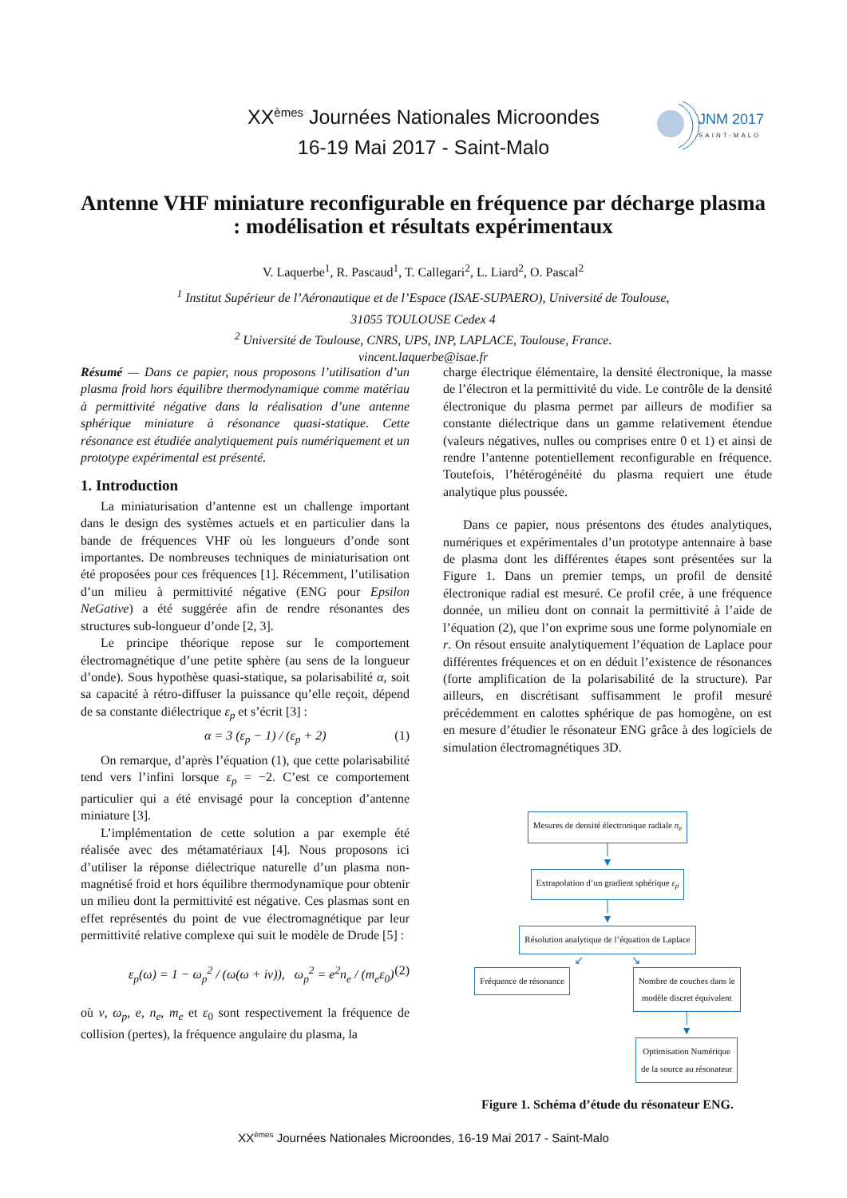XX<sup>èmes</sup> Journées Nationales Microondes
16-19 Mai 2017 - Saint-Malo
JNM 2017
SAINT-MALO
Antenne VHF miniature reconfigurable en fréquence par décharge plasma : modélisation et résultats expérimentaux
V. Laquerbe<sup>1</sup>, R. Pascaud<sup>1</sup>, T. Callegari<sup>2</sup>, L. Liard<sup>2</sup>, O. Pascal<sup>2</sup>
<sup>1</sup> Institut Supérieur de l’Aéronautique et de l’Espace (ISAE-SUPAERO), Université de Toulouse,
31055 TOULOUSE Cedex 4
<sup>2</sup> Université de Toulouse, CNRS, UPS, INP, LAPLACE, Toulouse, France.
vincent.laquerbe@isae.fr
Résumé — Dans ce papier, nous proposons l’utilisation d’un plasma froid hors équilibre thermodynamique comme matériau à permittivité négative dans la réalisation d’une antenne sphérique miniature à résonance quasi-statique. Cette résonance est étudiée analytiquement puis numériquement et un prototype expérimental est présenté.
1. Introduction
La miniaturisation d’antenne est un challenge important dans le design des systèmes actuels et en particulier dans la bande de fréquences VHF où les longueurs d’onde sont importantes. De nombreuses techniques de miniaturisation ont été proposées pour ces fréquences [1]. Récemment, l’utilisation d’un milieu à permittivité négative (ENG pour Epsilon NeGative) a été suggérée afin de rendre résonantes des structures sub-longueur d’onde [2, 3].
Le principe théorique repose sur le comportement électromagnétique d’une petite sphère (au sens de la longueur d’onde). Sous hypothèse quasi-statique, sa polarisabilité α, soit sa capacité à rétro-diffuser la puissance qu’elle reçoit, dépend de sa constante diélectrique ε<sub>p</sub> et s’écrit [3] :
α = 3 (ε<sub>p</sub> − 1) / (ε<sub>p</sub> + 2) (1)
On remarque, d’après l’équation (1), que cette polarisabilité tend vers l’infini lorsque ε<sub>p</sub> = −2. C’est ce comportement particulier qui a été envisagé pour la conception d’antenne miniature [3].
L’implémentation de cette solution a par exemple été réalisée avec des métamatériaux [4]. Nous proposons ici d’utiliser la réponse diélectrique naturelle d’un plasma non-magnétisé froid et hors équilibre thermodynamique pour obtenir un milieu dont la permittivité est négative. Ces plasmas sont en effet représentés du point de vue électromagnétique par leur permittivité relative complexe qui suit le modèle de Drude [5] :
ε<sub>p</sub>(ω) = 1 − ω<sub>p</sub><sup>2</sup> / (ω(ω + iν)), ω<sub>p</sub><sup>2</sup> = e<sup>2</sup>n<sub>e</sub> / (m<sub>e</sub>ε<sub>0</sub>) (2)
où ν, ω<sub>p</sub>, e, n<sub>e</sub>, m<sub>e</sub> et ε<sub>0</sub> sont respectivement la fréquence de collision (pertes), la fréquence angulaire du plasma, la
charge électrique élémentaire, la densité électronique, la masse de l’électron et la permittivité du vide. Le contrôle de la densité électronique du plasma permet par ailleurs de modifier sa constante diélectrique dans un gamme relativement étendue (valeurs négatives, nulles ou comprises entre 0 et 1) et ainsi de rendre l’antenne potentiellement reconfigurable en fréquence. Toutefois, l’hétérogénéité du plasma requiert une étude analytique plus poussée.
Dans ce papier, nous présentons des études analytiques, numériques et expérimentales d’un prototype antennaire à base de plasma dont les différentes étapes sont présentées sur la Figure 1. Dans un premier temps, un profil de densité électronique radial est mesuré. Ce profil crée, à une fréquence donnée, un milieu dont on connait la permittivité à l’aide de l’équation (2), que l’on exprime sous une forme polynomiale en r. On résout ensuite analytiquement l’équation de Laplace pour différentes fréquences et on en déduit l’existence de résonances (forte amplification de la polarisabilité de la structure). Par ailleurs, en discrétisant suffisamment le profil mesuré précédemment en calottes sphérique de pas homogène, on est en mesure d’étudier le résonateur ENG grâce à des logiciels de simulation électromagnétiques 3D.
Mesures de densité électronique radiale n<sub>e</sub>
│
▼
Extrapolation d’un gradient sphérique ε<sub>p</sub>
│
▼
Résolution analytique de l’équation de Laplace
↙ ↘
Fréquence de résonance Nombre de couches dans le
modèle discret équivalent
│
▼
Optimisation Numérique
de la source au résonateur
Figure 1. Schéma d’étude du résonateur ENG.
XX<sup>èmes</sup> Journées Nationales Microondes, 16-19 Mai 2017 - Saint-Malo